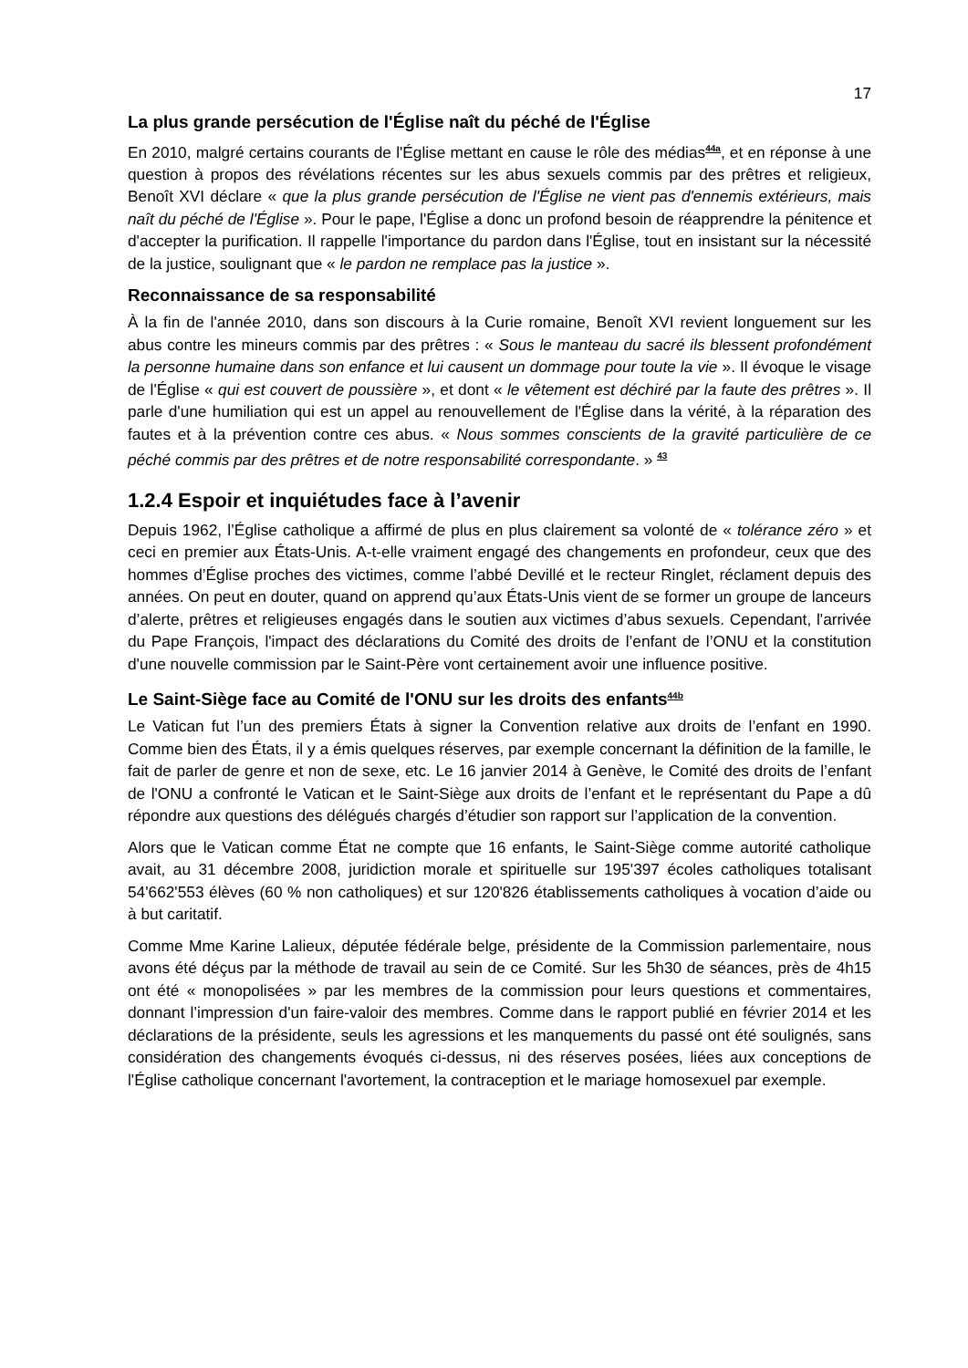17
La plus grande persécution de l'Église naît du péché de l'Église
En 2010, malgré certains courants de l'Église mettant en cause le rôle des médias<sup>44a</sup>, et en réponse à une question à propos des révélations récentes sur les abus sexuels commis par des prêtres et religieux, Benoît XVI déclare « que la plus grande persécution de l'Église ne vient pas d'ennemis extérieurs, mais naît du péché de l'Église ». Pour le pape, l'Église a donc un profond besoin de réapprendre la pénitence et d'accepter la purification. Il rappelle l'importance du pardon dans l'Église, tout en insistant sur la nécessité de la justice, soulignant que « le pardon ne remplace pas la justice ».
Reconnaissance de sa responsabilité
À la fin de l'année 2010, dans son discours à la Curie romaine, Benoît XVI revient longuement sur les abus contre les mineurs commis par des prêtres : « Sous le manteau du sacré ils blessent profondément la personne humaine dans son enfance et lui causent un dommage pour toute la vie ». Il évoque le visage de l'Église « qui est couvert de poussière », et dont « le vêtement est déchiré par la faute des prêtres ». Il parle d'une humiliation qui est un appel au renouvellement de l'Église dans la vérité, à la réparation des fautes et à la prévention contre ces abus. « Nous sommes conscients de la gravité particulière de ce péché commis par des prêtres et de notre responsabilité correspondante. » <sup>43</sup>
1.2.4 Espoir et inquiétudes face à l’avenir
Depuis 1962, l’Église catholique a affirmé de plus en plus clairement sa volonté de « tolérance zéro » et ceci en premier aux États-Unis. A-t-elle vraiment engagé des changements en profondeur, ceux que des hommes d’Église proches des victimes, comme l’abbé Devillé et le recteur Ringlet, réclament depuis des années. On peut en douter, quand on apprend qu’aux États-Unis vient de se former un groupe de lanceurs d’alerte, prêtres et religieuses engagés dans le soutien aux victimes d’abus sexuels. Cependant, l'arrivée du Pape François, l'impact des déclarations du Comité des droits de l’enfant de l’ONU et la constitution d'une nouvelle commission par le Saint-Père vont certainement avoir une influence positive.
Le Saint-Siège face au Comité de l'ONU sur les droits des enfants<sup>44b</sup>
Le Vatican fut l’un des premiers États à signer la Convention relative aux droits de l’enfant en 1990. Comme bien des États, il y a émis quelques réserves, par exemple concernant la définition de la famille, le fait de parler de genre et non de sexe, etc. Le 16 janvier 2014 à Genève, le Comité des droits de l’enfant de l'ONU a confronté le Vatican et le Saint-Siège aux droits de l’enfant et le représentant du Pape a dû répondre aux questions des délégués chargés d’étudier son rapport sur l’application de la convention.
Alors que le Vatican comme État ne compte que 16 enfants, le Saint-Siège comme autorité catholique avait, au 31 décembre 2008, juridiction morale et spirituelle sur 195'397 écoles catholiques totalisant 54'662'553 élèves (60 % non catholiques) et sur 120'826 établissements catholiques à vocation d’aide ou à but caritatif.
Comme Mme Karine Lalieux, députée fédérale belge, présidente de la Commission parlementaire, nous avons été déçus par la méthode de travail au sein de ce Comité. Sur les 5h30 de séances, près de 4h15 ont été « monopolisées » par les membres de la commission pour leurs questions et commentaires, donnant l’impression d'un faire-valoir des membres. Comme dans le rapport publié en février 2014 et les déclarations de la présidente, seuls les agressions et les manquements du passé ont été soulignés, sans considération des changements évoqués ci-dessus, ni des réserves posées, liées aux conceptions de l'Église catholique concernant l'avortement, la contraception et le mariage homosexuel par exemple.